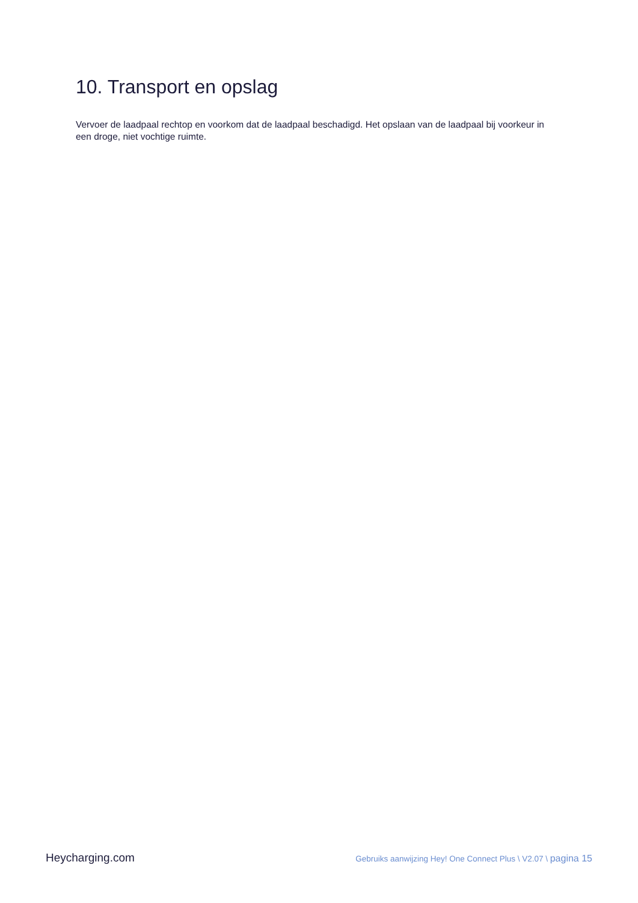10. Transport en opslag
Vervoer de laadpaal rechtop en voorkom dat de laadpaal beschadigd. Het opslaan van de laadpaal bij voorkeur in een droge, niet vochtige ruimte.
Heycharging.com Gebruiks aanwijzing Hey! One Connect Plus \ V2.07 \ pagina 15